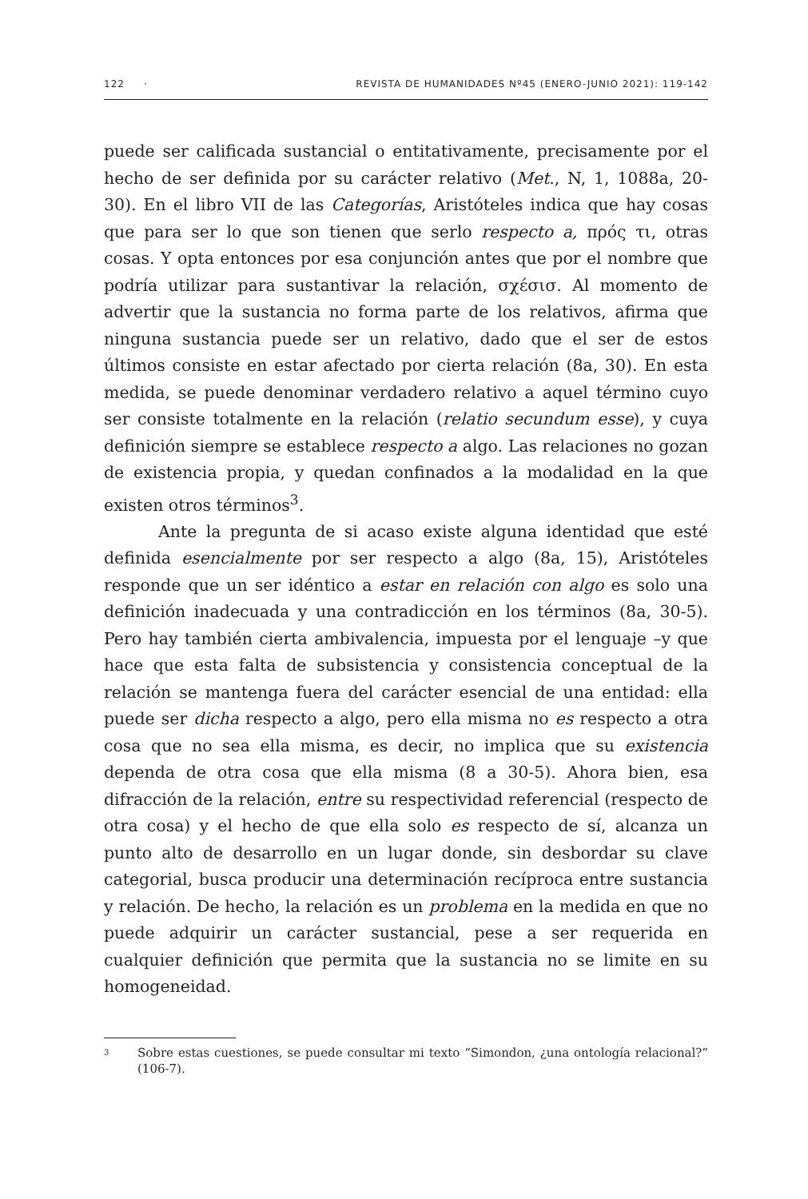122 · REVISTA DE HUMANIDADES Nº45 (ENERO-JUNIO 2021): 119-142
puede ser calificada sustancial o entitativamente, precisamente por el hecho de ser definida por su carácter relativo (Met., N, 1, 1088a, 20-30). En el libro VII de las Categorías, Aristóteles indica que hay cosas que para ser lo que son tienen que serlo respecto a, πρός τι, otras cosas. Y opta entonces por esa conjunción antes que por el nombre que podría utilizar para sustantivar la relación, σχέσισ. Al momento de advertir que la sustancia no forma parte de los relativos, afirma que ninguna sustancia puede ser un relativo, dado que el ser de estos últimos consiste en estar afectado por cierta relación (8a, 30). En esta medida, se puede denominar verdadero relativo a aquel término cuyo ser consiste totalmente en la relación (relatio secundum esse), y cuya definición siempre se establece respecto a algo. Las relaciones no gozan de existencia propia, y quedan confinados a la modalidad en la que existen otros términos<sup>3</sup>.
Ante la pregunta de si acaso existe alguna identidad que esté definida esencialmente por ser respecto a algo (8a, 15), Aristóteles responde que un ser idéntico a estar en relación con algo es solo una definición inadecuada y una contradicción en los términos (8a, 30-5). Pero hay también cierta ambivalencia, impuesta por el lenguaje –y que hace que esta falta de subsistencia y consistencia conceptual de la relación se mantenga fuera del carácter esencial de una entidad: ella puede ser dicha respecto a algo, pero ella misma no es respecto a otra cosa que no sea ella misma, es decir, no implica que su existencia dependa de otra cosa que ella misma (8 a 30-5). Ahora bien, esa difracción de la relación, entre su respectividad referencial (respecto de otra cosa) y el hecho de que ella solo es respecto de sí, alcanza un punto alto de desarrollo en un lugar donde, sin desbordar su clave categorial, busca producir una determinación recíproca entre sustancia y relación. De hecho, la relación es un problema en la medida en que no puede adquirir un carácter sustancial, pese a ser requerida en cualquier definición que permita que la sustancia no se limite en su homogeneidad.
3 Sobre estas cuestiones, se puede consultar mi texto “Simondon, ¿una ontología relacional?” (106-7).